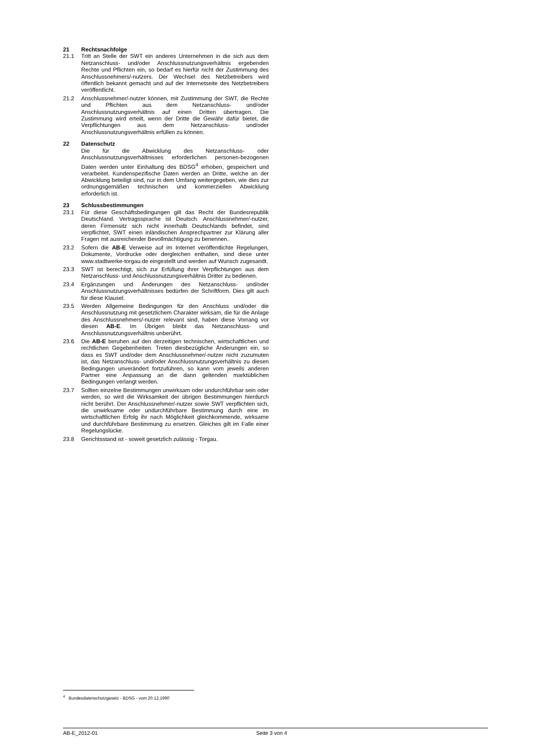21 Rechtsnachfolge
21.1 Tritt an Stelle der SWT ein anderes Unternehmen in die sich aus dem Netzanschluss- und/oder Anschlussnutzungsverhältnis ergebenden Rechte und Pflichten ein, so bedarf es hierfür nicht der Zustimmung des Anschlussnehmers/-nutzers. Der Wechsel des Netzbetreibers wird öffentlich bekannt gemacht und auf der Internetseite des Netzbetreibers veröffentlicht.
21.2 Anschlussnehmer/-nutzer können, mit Zustimmung der SWT, die Rechte und Pflichten aus dem Netzanschluss- und/oder Anschlussnutzungsverhältnis auf einen Dritten übertragen. Die Zustimmung wird erteilt, wenn der Dritte die Gewähr dafür bietet, die Verpflichtungen aus dem Netzanschluss- und/oder Anschlussnutzungsverhältnis erfüllen zu können.
22 Datenschutz
Die für die Abwicklung des Netzanschluss- oder Anschlussnutzungsverhältnisses erforderlichen personen-bezogenen Daten werden unter Einhaltung des BDSG<sup>4</sup> erhoben, gespeichert und verarbeitet. Kundenspezifische Daten werden an Dritte, welche an der Abwicklung beteiligt sind, nur in dem Umfang weitergegeben, wie dies zur ordnungsgemäßen technischen und kommerziellen Abwicklung erforderlich ist.
23 Schlussbestimmungen
23.1 Für diese Geschäftsbedingungen gilt das Recht der Bundesrepublik Deutschland. Vertragssprache ist Deutsch. Anschlussnehmer/-nutzer, deren Firmensitz sich nicht innerhalb Deutschlands befindet, sind verpflichtet, SWT einen inländischen Ansprechpartner zur Klärung aller Fragen mit ausreichender Bevollmächtigung zu benennen.
23.2 Sofern die AB-E Verweise auf im Internet veröffentlichte Regelungen, Dokumente, Vordrucke oder dergleichen enthalten, sind diese unter www.stadtwerke-torgau.de eingestellt und werden auf Wunsch zugesandt.
23.3 SWT ist berechtigt, sich zur Erfüllung ihrer Verpflichtungen aus dem Netzanschluss- und Anschlussnutzungsverhältnis Dritter zu bedienen.
23.4 Ergänzungen und Änderungen des Netzanschluss- und/oder Anschlussnutzungsverhältnisses bedürfen der Schriftform. Dies gilt auch für diese Klausel.
23.5 Werden Allgemeine Bedingungen für den Anschluss und/oder die Anschlussnutzung mit gesetzlichem Charakter wirksam, die für die Anlage des Anschlussnehmers/-nutzer relevant sind, haben diese Vorrang vor diesen AB-E. Im Übrigen bleibt das Netzanschluss- und Anschlussnutzungsverhältnis unberührt.
23.6 Die AB-E beruhen auf den derzeitigen technischen, wirtschaftlichen und rechtlichen Gegebenheiten. Treten diesbezügliche Änderungen ein, so dass es SWT und/oder dem Anschlussnehmer/-nutzer nicht zuzumuten ist, das Netzanschluss- und/oder Anschlussnutzungsverhältnis zu diesen Bedingungen unverändert fortzuführen, so kann vom jeweils anderen Partner eine Anpassung an die dann geltenden marktüblichen Bedingungen verlangt werden.
23.7 Sollten einzelne Bestimmungen unwirksam oder undurchführbar sein oder werden, so wird die Wirksamkeit der übrigen Bestimmungen hierdurch nicht berührt. Der Anschlussnehmer/-nutzer sowie SWT verpflichten sich, die unwirksame oder undurchführbare Bestimmung durch eine im wirtschaftlichen Erfolg ihr nach Möglichkeit gleichkommende, wirksame und durchführbare Bestimmung zu ersetzen. Gleiches gilt im Falle einer Regelungslücke.
23.8 Gerichtsstand ist - soweit gesetzlich zulässig - Torgau.
<sup>4</sup> Bundesdatenschutzgesetz - BDSG - vom 20.12.1990
AB-E_2012-01 Seite 3 von 4